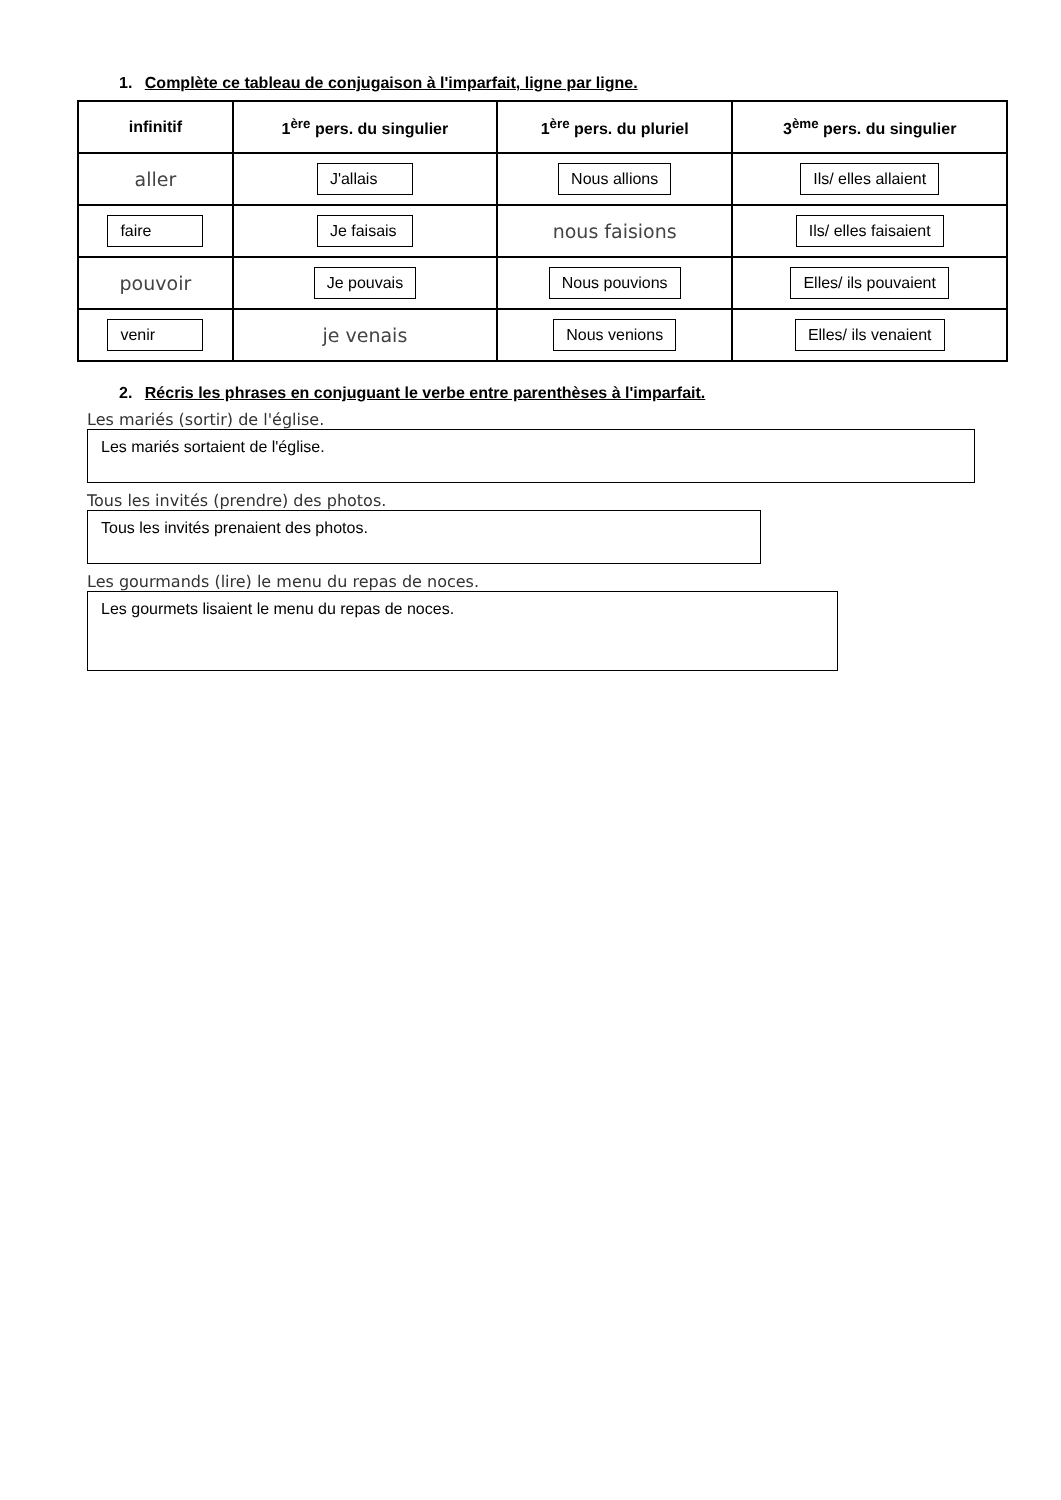1. Complète ce tableau de conjugaison à l'imparfait, ligne par ligne.
| infinitif | 1<sup>ère</sup> pers. du singulier | 1<sup>ère</sup> pers. du pluriel | 3<sup>ème</sup> pers. du singulier |
| --- | --- | --- | --- |
| aller | J'allais | Nous allions | Ils/ elles allaient |
| faire | Je faisais | nous faisions | Ils/ elles faisaient |
| pouvoir | Je pouvais | Nous pouvions | Elles/ ils pouvaient |
| venir | je venais | Nous venions | Elles/ ils venaient |
2. Récris les phrases en conjuguant le verbe entre parenthèses à l'imparfait.
Les mariés (sortir) de l'église.
Les mariés sortaient de l'église.
Tous les invités (prendre) des photos.
Tous les invités prenaient des photos.
Les gourmands (lire) le menu du repas de noces.
Les gourmets lisaient le menu du repas de noces.